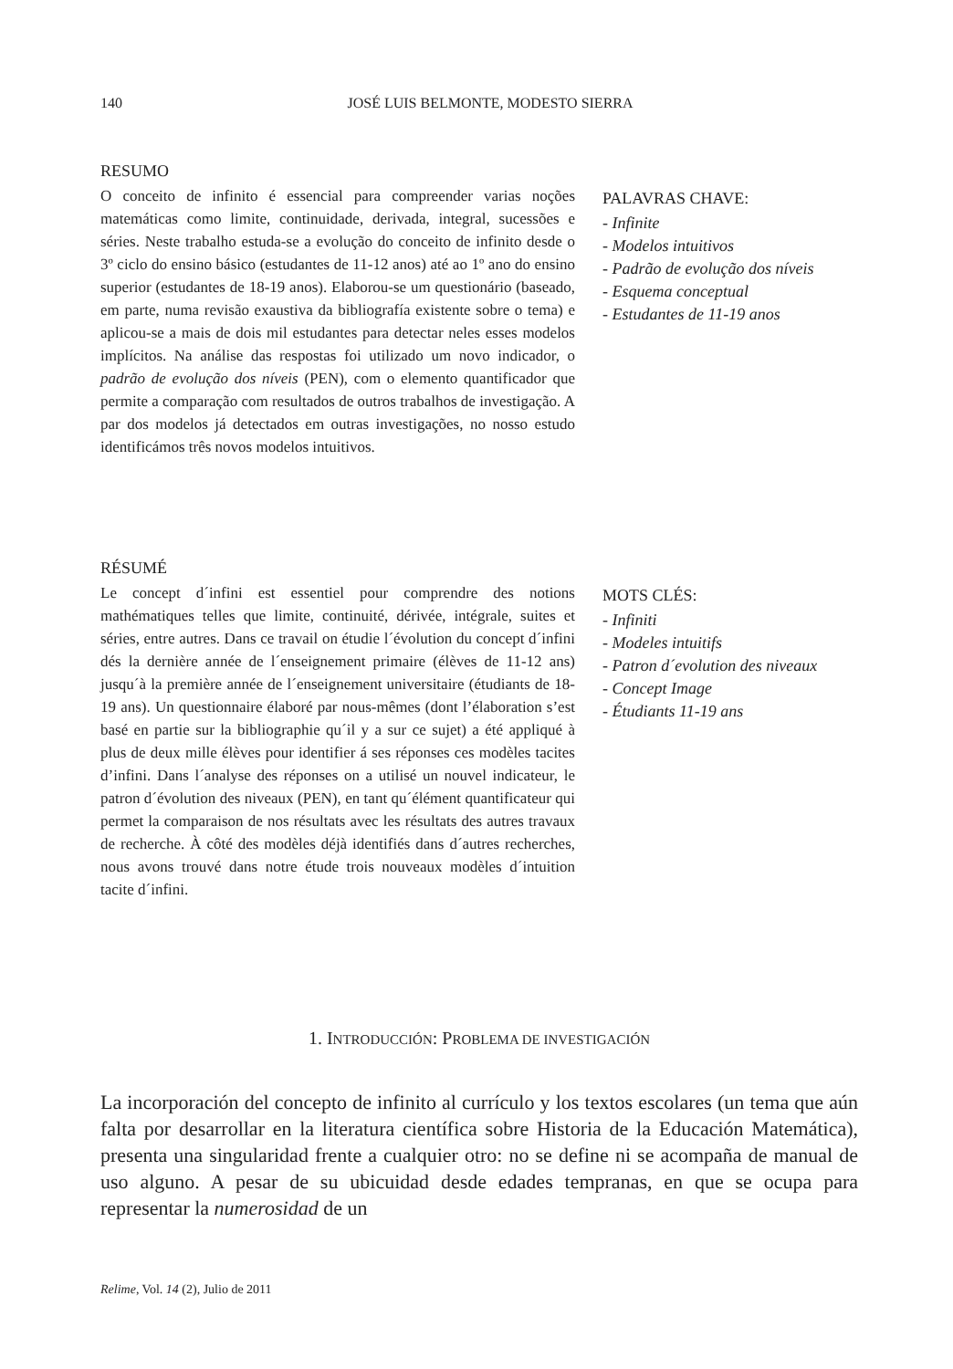140 JOSÉ LUIS BELMONTE, MODESTO SIERRA
RESUMO
O conceito de infinito é essencial para compreender varias noções matemáticas como limite, continuidade, derivada, integral, sucessões e séries. Neste trabalho estuda-se a evolução do conceito de infinito desde o 3º ciclo do ensino básico (estudantes de 11-12 anos) até ao 1º ano do ensino superior (estudantes de 18-19 anos). Elaborou-se um questionário (baseado, em parte, numa revisão exaustiva da bibliografía existente sobre o tema) e aplicou-se a mais de dois mil estudantes para detectar neles esses modelos implícitos. Na análise das respostas foi utilizado um novo indicador, o padrão de evolução dos níveis (PEN), com o elemento quantificador que permite a comparação com resultados de outros trabalhos de investigação. A par dos modelos já detectados em outras investigações, no nosso estudo identificámos três novos modelos intuitivos.
PALAVRAS CHAVE:
- Infinite
- Modelos intuitivos
- Padrão de evolução dos níveis
- Esquema conceptual
- Estudantes de 11-19 anos
RÉSUMÉ
Le concept d´infini est essentiel pour comprendre des notions mathématiques telles que limite, continuité, dérivée, intégrale, suites et séries, entre autres. Dans ce travail on étudie l´évolution du concept d´infini dés la dernière année de l´enseignement primaire (élèves de 11-12 ans) jusqu´à la première année de l´enseignement universitaire (étudiants de 18-19 ans). Un questionnaire élaboré par nous-mêmes (dont l’élaboration s’est basé en partie sur la bibliographie qu´il y a sur ce sujet) a été appliqué à plus de deux mille élèves pour identifier á ses réponses ces modèles tacites d’infini. Dans l´analyse des réponses on a utilisé un nouvel indicateur, le patron d´évolution des niveaux (PEN), en tant qu´élément quantificateur qui permet la comparaison de nos résultats avec les résultats des autres travaux de recherche. À côté des modèles déjà identifiés dans d´autres recherches, nous avons trouvé dans notre étude trois nouveaux modèles d´intuition tacite d´infini.
MOTS CLÉS:
- Infiniti
- Modeles intuitifs
- Patron d´evolution des niveaux
- Concept Image
- Étudiants 11-19 ans
1. INTRODUCCIÓN: PROBLEMA DE INVESTIGACIÓN
La incorporación del concepto de infinito al currículo y los textos escolares (un tema que aún falta por desarrollar en la literatura científica sobre Historia de la Educación Matemática), presenta una singularidad frente a cualquier otro: no se define ni se acompaña de manual de uso alguno. A pesar de su ubicuidad desde edades tempranas, en que se ocupa para representar la numerosidad de un
Relime, Vol. 14 (2), Julio de 2011